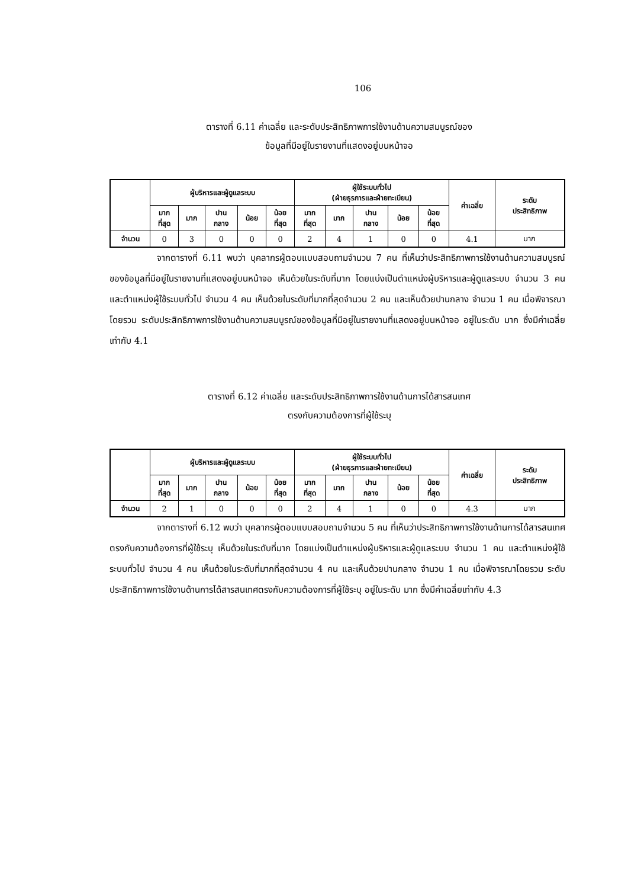106
ตารางที่ 6.11 ค่าเฉลี่ย และระดับประสิทธิภาพการใช้งานด้านความสมบูรณ์ของ
ข้อมูลที่มีอยู่ในรายงานที่แสดงอยู่บนหน้าจอ
| | ผู้บริหารและผู้ดูแลระบบ | | | | | ผู้ใช้ระบบทั่วไป (ฝ่ายธุรการและฝ่ายทะเบียน) | | | | | ค่าเฉลี่ย | ระดับ ประสิทธิภาพ |
| --- | --- | --- | --- | --- | --- | --- | --- | --- | --- | --- | --- | --- |
| | มาก ที่สุด | มาก | ปาน กลาง | น้อย | น้อย ที่สุด | มาก ที่สุด | มาก | ปาน กลาง | น้อย | น้อย ที่สุด | | |
| จำนวน | 0 | 3 | 0 | 0 | 0 | 2 | 4 | 1 | 0 | 0 | 4.1 | มาก |
จากตารางที่ 6.11 พบว่า บุคลากรผู้ตอบแบบสอบถามจำนวน 7 คน ที่เห็นว่าประสิทธิภาพการใช้งานด้านความสมบูรณ์ของข้อมูลที่มีอยู่ในรายงานที่แสดงอยู่บนหน้าจอ เห็นด้วยในระดับที่มาก โดยแบ่งเป็นตำแหน่งผู้บริหารและผู้ดูแลระบบ จำนวน 3 คน และตำแหน่งผู้ใช้ระบบทั่วไป จำนวน 4 คน เห็นด้วยในระดับที่มากที่สุดจำนวน 2 คน และเห็นด้วยปานกลาง จำนวน 1 คน เมื่อพิจารณาโดยรวม ระดับประสิทธิภาพการใช้งานด้านความสมบูรณ์ของข้อมูลที่มีอยู่ในรายงานที่แสดงอยู่บนหน้าจอ อยู่ในระดับ มาก ซึ่งมีค่าเฉลี่ยเท่ากับ 4.1
ตารางที่ 6.12 ค่าเฉลี่ย และระดับประสิทธิภาพการใช้งานด้านการได้สารสนเทศ
ตรงกับความต้องการที่ผู้ใช้ระบุ
| | ผู้บริหารและผู้ดูแลระบบ | | | | | ผู้ใช้ระบบทั่วไป (ฝ่ายธุรการและฝ่ายทะเบียน) | | | | | ค่าเฉลี่ย | ระดับ ประสิทธิภาพ |
| --- | --- | --- | --- | --- | --- | --- | --- | --- | --- | --- | --- | --- |
| | มาก ที่สุด | มาก | ปาน กลาง | น้อย | น้อย ที่สุด | มาก ที่สุด | มาก | ปาน กลาง | น้อย | น้อย ที่สุด | | |
| จำนวน | 2 | 1 | 0 | 0 | 0 | 2 | 4 | 1 | 0 | 0 | 4.3 | มาก |
จากตารางที่ 6.12 พบว่า บุคลากรผู้ตอบแบบสอบถามจำนวน 5 คน ที่เห็นว่าประสิทธิภาพการใช้งานด้านการได้สารสนเทศตรงกับความต้องการที่ผู้ใช้ระบุ เห็นด้วยในระดับที่มาก โดยแบ่งเป็นตำแหน่งผู้บริหารและผู้ดูแลระบบ จำนวน 1 คน และตำแหน่งผู้ใช้ระบบทั่วไป จำนวน 4 คน เห็นด้วยในระดับที่มากที่สุดจำนวน 4 คน และเห็นด้วยปานกลาง จำนวน 1 คน เมื่อพิจารณาโดยรวม ระดับประสิทธิภาพการใช้งานด้านการได้สารสนเทศตรงกับความต้องการที่ผู้ใช้ระบุ อยู่ในระดับ มาก ซึ่งมีค่าเฉลี่ยเท่ากับ 4.3